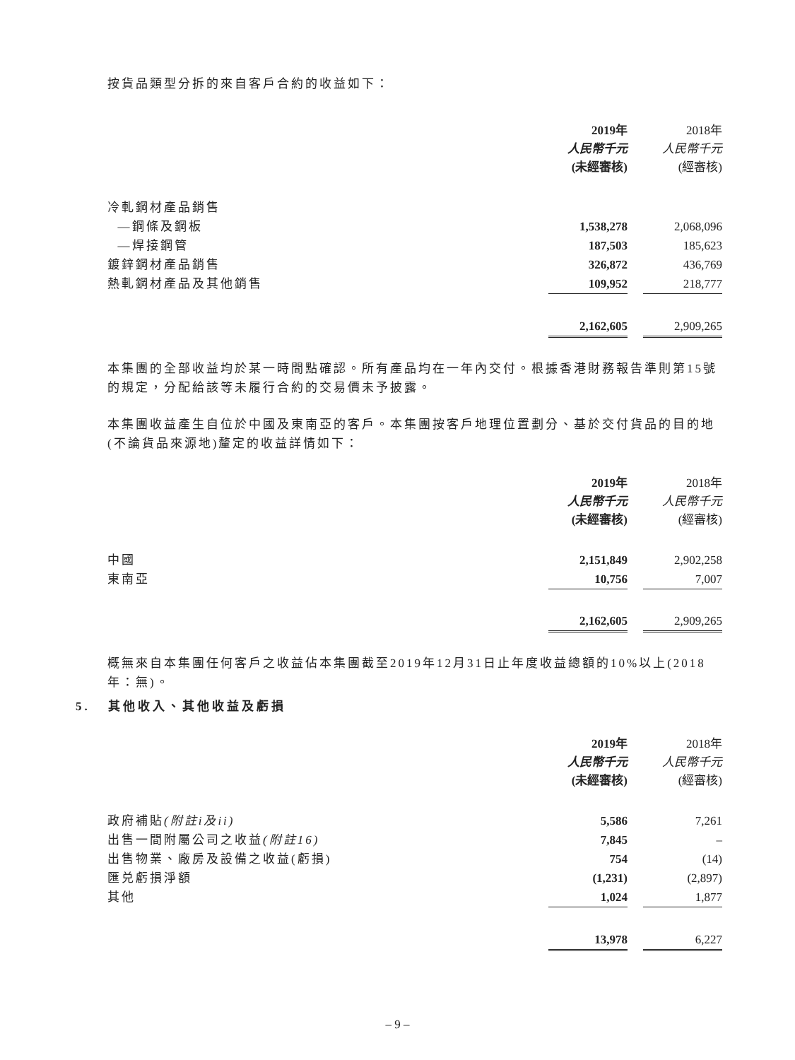按貨品類型分拆的來自客戶合約的收益如下：
| | 2019年 | | 2018年 |
| | 人民幣千元 | | 人民幣千元 |
| | (未經審核) | | (經審核) |
| 冷軋鋼材產品銷售 | | | |
| —鋼條及鋼板 | 1,538,278 | | 2,068,096 |
| —焊接鋼管 | 187,503 | | 185,623 |
| 鍍鋅鋼材產品銷售 | 326,872 | | 436,769 |
| 熱軋鋼材產品及其他銷售 | 109,952 | | 218,777 |
| | 2,162,605 | | 2,909,265 |
本集團的全部收益均於某一時間點確認。所有產品均在一年內交付。根據香港財務報告準則第15號的規定，分配給該等未履行合約的交易價未予披露。
本集團收益產生自位於中國及東南亞的客戶。本集團按客戶地理位置劃分、基於交付貨品的目的地(不論貨品來源地)釐定的收益詳情如下：
| | 2019年 | | 2018年 |
| | 人民幣千元 | | 人民幣千元 |
| | (未經審核) | | (經審核) |
| 中國 | 2,151,849 | | 2,902,258 |
| 東南亞 | 10,756 | | 7,007 |
| | 2,162,605 | | 2,909,265 |
概無來自本集團任何客戶之收益佔本集團截至2019年12月31日止年度收益總額的10%以上(2018年：無)。
5. 其他收入、其他收益及虧損
| | 2019年 | | 2018年 |
| | 人民幣千元 | | 人民幣千元 |
| | (未經審核) | | (經審核) |
| 政府補貼 (附註i及ii) | 5,586 | | 7,261 |
| 出售一間附屬公司之收益 (附註16) | 7,845 | | – |
| 出售物業、廠房及設備之收益(虧損) | 754 | | (14) |
| 匯兑虧損淨額 | (1,231) | | (2,897) |
| 其他 | 1,024 | | 1,877 |
| | 13,978 | | 6,227 |
– 9 –